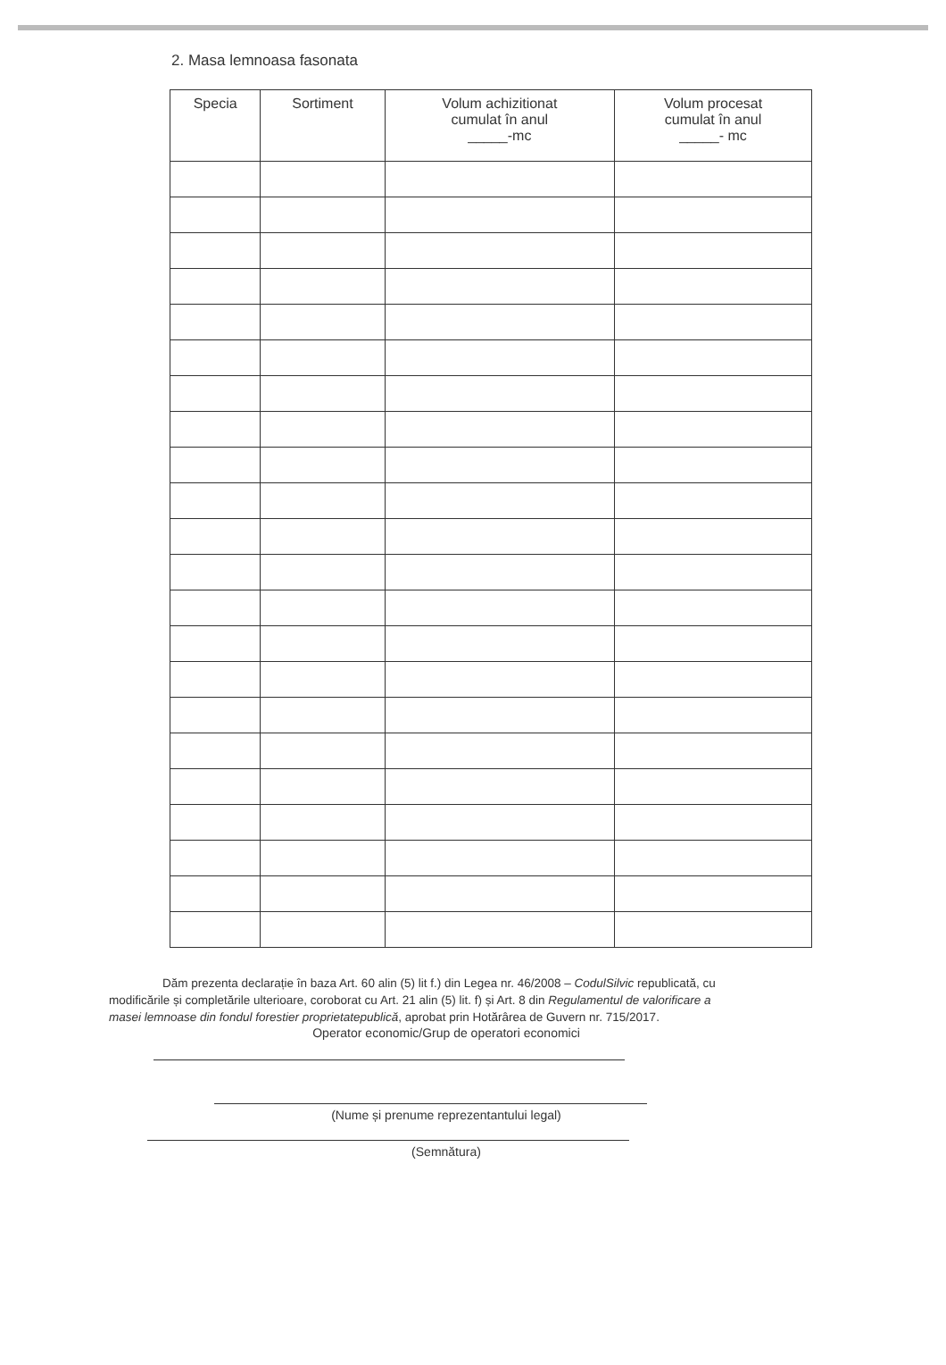2. Masa lemnoasa fasonata
| Specia | Sortiment | Volum achizitionat cumulat în anul _____-mc | Volum procesat cumulat în anul _____- mc |
| --- | --- | --- | --- |
Dăm prezenta declarație în baza Art. 60 alin (5) lit f.) din Legea nr. 46/2008 – CodulSilvic republicată, cu modificările și completările ulterioare, coroborat cu Art. 21 alin (5) lit. f) și Art. 8 din Regulamentul de valorificare a masei lemnoase din fondul forestier proprietatepublică, aprobat prin Hotărârea de Guvern nr. 715/2017.
Operator economic/Grup de operatori economici
(Nume și prenume reprezentantului legal)
(Semnătura)